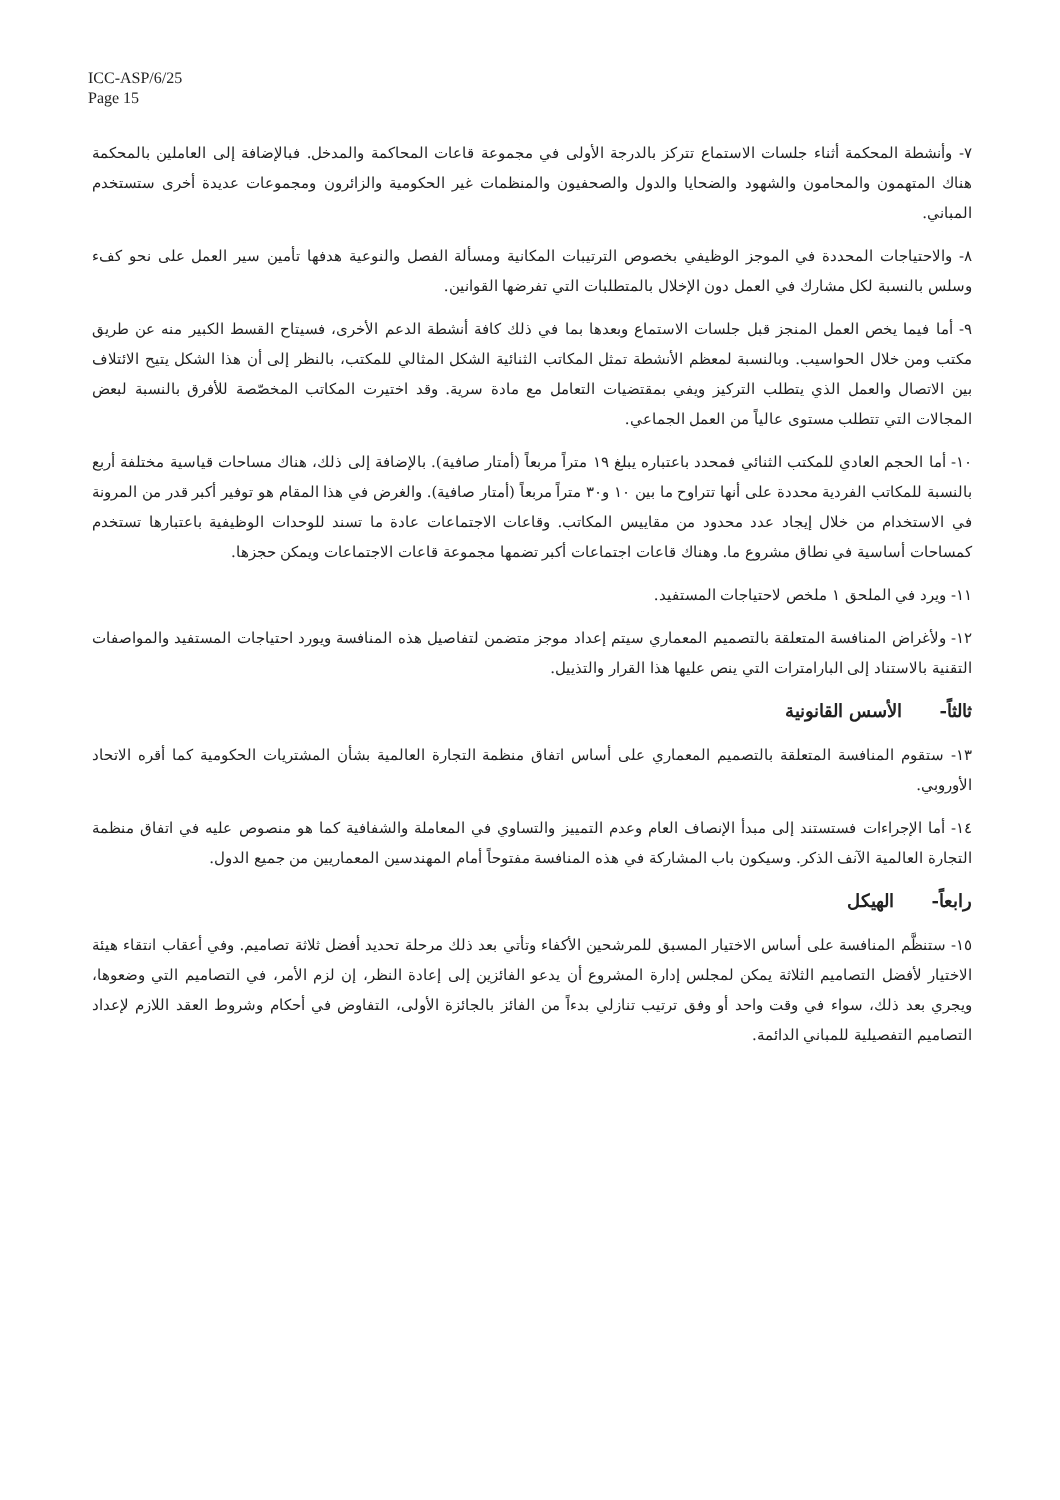ICC-ASP/6/25
Page 15
٧- وأنشطة المحكمة أثناء جلسات الاستماع تتركز بالدرجة الأولى في مجموعة قاعات المحاكمة والمدخل. فبالإضافة إلى العاملين بالمحكمة هناك المتهمون والمحامون والشهود والضحايا والدول والصحفيون والمنظمات غير الحكومية والزائرون ومجموعات عديدة أخرى ستستخدم المباني.
٨- والاحتياجات المحددة في الموجز الوظيفي بخصوص الترتيبات المكانية ومسألة الفصل والنوعية هدفها تأمين سير العمل على نحو كفء وسلس بالنسبة لكل مشارك في العمل دون الإخلال بالمتطلبات التي تفرضها القوانين.
٩- أما فيما يخص العمل المنجز قبل جلسات الاستماع وبعدها بما في ذلك كافة أنشطة الدعم الأخرى، فسيتاح القسط الكبير منه عن طريق مكتب ومن خلال الحواسيب. وبالنسبة لمعظم الأنشطة تمثل المكاتب الثنائية الشكل المثالي للمكتب، بالنظر إلى أن هذا الشكل يتيح الائتلاف بين الاتصال والعمل الذي يتطلب التركيز ويفي بمقتضيات التعامل مع مادة سرية. وقد اختيرت المكاتب المخصّصة للأفرق بالنسبة لبعض المجالات التي تتطلب مستوى عالياً من العمل الجماعي.
١٠- أما الحجم العادي للمكتب الثنائي فمحدد باعتباره يبلغ ١٩ متراً مربعاً (أمتار صافية). بالإضافة إلى ذلك، هناك مساحات قياسية مختلفة أربع بالنسبة للمكاتب الفردية محددة على أنها تتراوح ما بين ١٠ و٣٠ متراً مربعاً (أمتار صافية). والغرض في هذا المقام هو توفير أكبر قدر من المرونة في الاستخدام من خلال إيجاد عدد محدود من مقاييس المكاتب. وقاعات الاجتماعات عادة ما تسند للوحدات الوظيفية باعتبارها تستخدم كمساحات أساسية في نطاق مشروع ما. وهناك قاعات اجتماعات أكبر تضمها مجموعة قاعات الاجتماعات ويمكن حجزها.
١١- ويرد في الملحق ١ ملخص لاحتياجات المستفيد.
١٢- ولأغراض المنافسة المتعلقة بالتصميم المعماري سيتم إعداد موجز متضمن لتفاصيل هذه المنافسة ويورد احتياجات المستفيد والمواصفات التقنية بالاستناد إلى البارامترات التي ينص عليها هذا القرار والتذييل.
ثالثاً- الأسس القانونية
١٣- ستقوم المنافسة المتعلقة بالتصميم المعماري على أساس اتفاق منظمة التجارة العالمية بشأن المشتريات الحكومية كما أقره الاتحاد الأوروبي.
١٤- أما الإجراءات فستستند إلى مبدأ الإنصاف العام وعدم التمييز والتساوي في المعاملة والشفافية كما هو منصوص عليه في اتفاق منظمة التجارة العالمية الآنف الذكر. وسيكون باب المشاركة في هذه المنافسة مفتوحاً أمام المهندسين المعماريين من جميع الدول.
رابعاً- الهيكل
١٥- ستنظَّم المنافسة على أساس الاختيار المسبق للمرشحين الأكفاء وتأتي بعد ذلك مرحلة تحديد أفضل ثلاثة تصاميم. وفي أعقاب انتقاء هيئة الاختيار لأفضل التصاميم الثلاثة يمكن لمجلس إدارة المشروع أن يدعو الفائزين إلى إعادة النظر، إن لزم الأمر، في التصاميم التي وضعوها، ويجري بعد ذلك، سواء في وقت واحد أو وفق ترتيب تنازلي بدءاً من الفائز بالجائزة الأولى، التفاوض في أحكام وشروط العقد اللازم لإعداد التصاميم التفصيلية للمباني الدائمة.